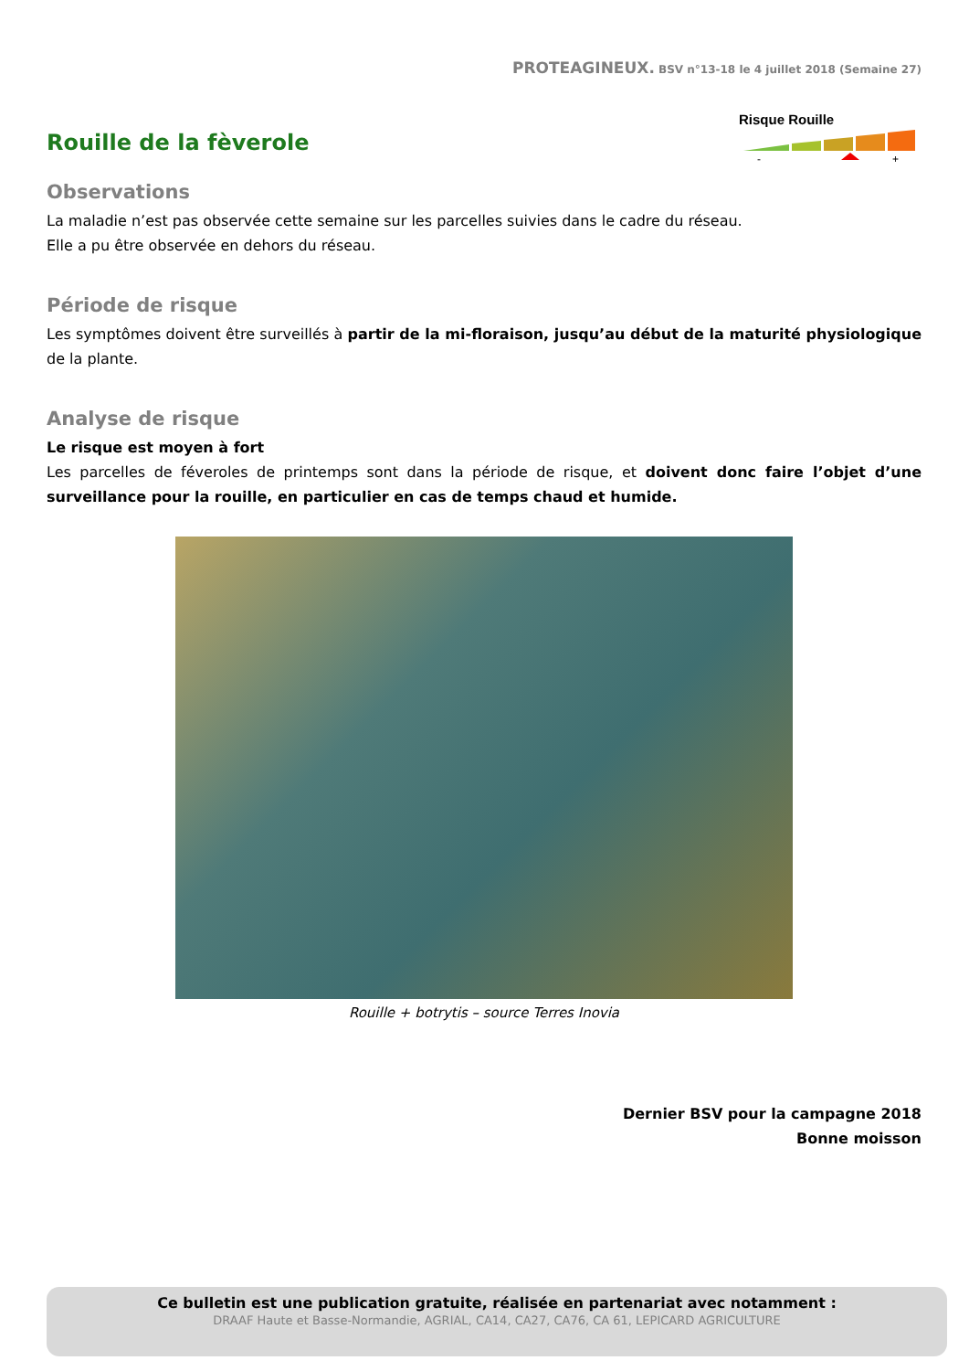PROTEAGINEUX. BSV n°13-18 le 4 juillet 2018 (Semaine 27)
Rouille de la fèverole
Risque Rouille
-
+
Observations
La maladie n’est pas observée cette semaine sur les parcelles suivies dans le cadre du réseau.
Elle a pu être observée en dehors du réseau.
Période de risque
Les symptômes doivent être surveillés à partir de la mi-floraison, jusqu’au début de la maturité physiologique de la plante.
Analyse de risque
Le risque est moyen à fort
Les parcelles de féveroles de printemps sont dans la période de risque, et doivent donc faire l’objet d’une surveillance pour la rouille, en particulier en cas de temps chaud et humide.
Rouille + botrytis – source Terres Inovia
Dernier BSV pour la campagne 2018
Bonne moisson
Ce bulletin est une publication gratuite, réalisée en partenariat avec notamment :
DRAAF Haute et Basse-Normandie, AGRIAL, CA14, CA27, CA76, CA 61, LEPICARD AGRICULTURE